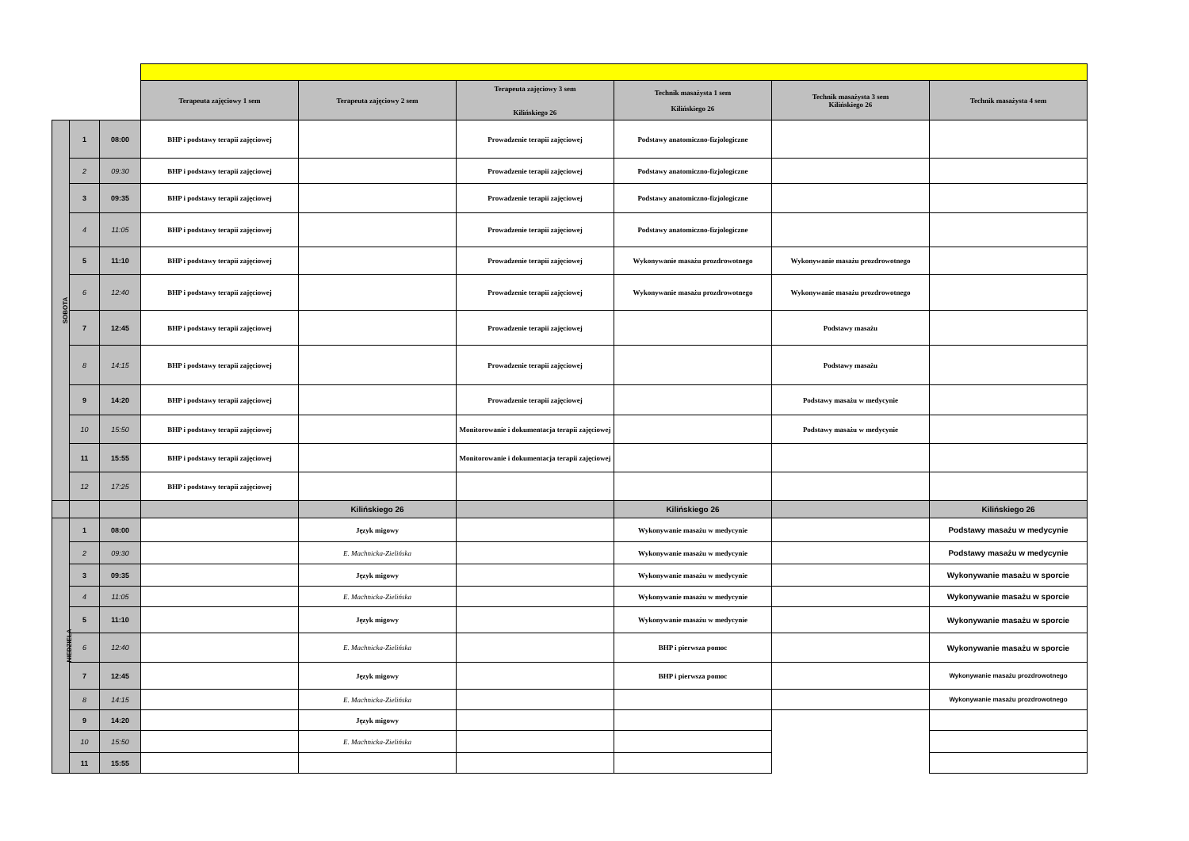| | | | Terapeuta zajęciowy 1 sem | Terapeuta zajęciowy 2 sem | Terapeuta zajęciowy 3 sem Kilińskiego 26 | Technik masażysta 1 sem Kilińskiego 26 | Technik masażysta 3 sem Kilińskiego 26 | Technik masażysta 4 sem |
| SOBOTA | 1 | 08:00 | BHP i podstawy terapii zajęciowej | | Prowadzenie terapii zajęciowej | Podstawy anatomiczno-fizjologiczne | | |
| | 2 | 09:30 | BHP i podstawy terapii zajęciowej | | Prowadzenie terapii zajęciowej | Podstawy anatomiczno-fizjologiczne | | |
| | 3 | 09:35 | BHP i podstawy terapii zajęciowej | | Prowadzenie terapii zajęciowej | Podstawy anatomiczno-fizjologiczne | | |
| | 4 | 11:05 | BHP i podstawy terapii zajęciowej | | Prowadzenie terapii zajęciowej | Podstawy anatomiczno-fizjologiczne | | |
| | 5 | 11:10 | BHP i podstawy terapii zajęciowej | | Prowadzenie terapii zajęciowej | Wykonywanie masażu prozdrowotnego | Wykonywanie masażu prozdrowotnego | |
| | 6 | 12:40 | BHP i podstawy terapii zajęciowej | | Prowadzenie terapii zajęciowej | Wykonywanie masażu prozdrowotnego | Wykonywanie masażu prozdrowotnego | |
| | 7 | 12:45 | BHP i podstawy terapii zajęciowej | | Prowadzenie terapii zajęciowej | | Podstawy masażu | |
| | 8 | 14:15 | BHP i podstawy terapii zajęciowej | | Prowadzenie terapii zajęciowej | | Podstawy masażu | |
| | 9 | 14:20 | BHP i podstawy terapii zajęciowej | | Prowadzenie terapii zajęciowej | | Podstawy masażu w medycynie | |
| | 10 | 15:50 | BHP i podstawy terapii zajęciowej | | Monitorowanie i dokumentacja terapii zajęciowej | | Podstawy masażu w medycynie | |
| | 11 | 15:55 | BHP i podstawy terapii zajęciowej | | Monitorowanie i dokumentacja terapii zajęciowej | | | |
| | 12 | 17:25 | BHP i podstawy terapii zajęciowej | | | | | |
| | | | | Kilińskiego 26 | | Kilińskiego 26 | | Kilińskiego 26 |
| NIEDZIELA | 1 | 08:00 | | Język migowy | | Wykonywanie masażu w medycynie | | Podstawy masażu w medycynie |
| | 2 | 09:30 | | E. Machnicka-Zielińska | | Wykonywanie masażu w medycynie | | Podstawy masażu w medycynie |
| | 3 | 09:35 | | Język migowy | | Wykonywanie masażu w medycynie | | Wykonywanie masażu w sporcie |
| | 4 | 11:05 | | E. Machnicka-Zielińska | | Wykonywanie masażu w medycynie | | Wykonywanie masażu w sporcie |
| | 5 | 11:10 | | Język migowy | | Wykonywanie masażu w medycynie | | Wykonywanie masażu w sporcie |
| | 6 | 12:40 | | E. Machnicka-Zielińska | | BHP i pierwsza pomoc | | Wykonywanie masażu w sporcie |
| | 7 | 12:45 | | Język migowy | | BHP i pierwsza pomoc | | Wykonywanie masażu prozdrowotnego |
| | 8 | 14:15 | | E. Machnicka-Zielińska | | | | Wykonywanie masażu prozdrowotnego |
| | 9 | 14:20 | | Język migowy | | | | |
| | 10 | 15:50 | | E. Machnicka-Zielińska | | | | |
| | 11 | 15:55 | | | | | | |